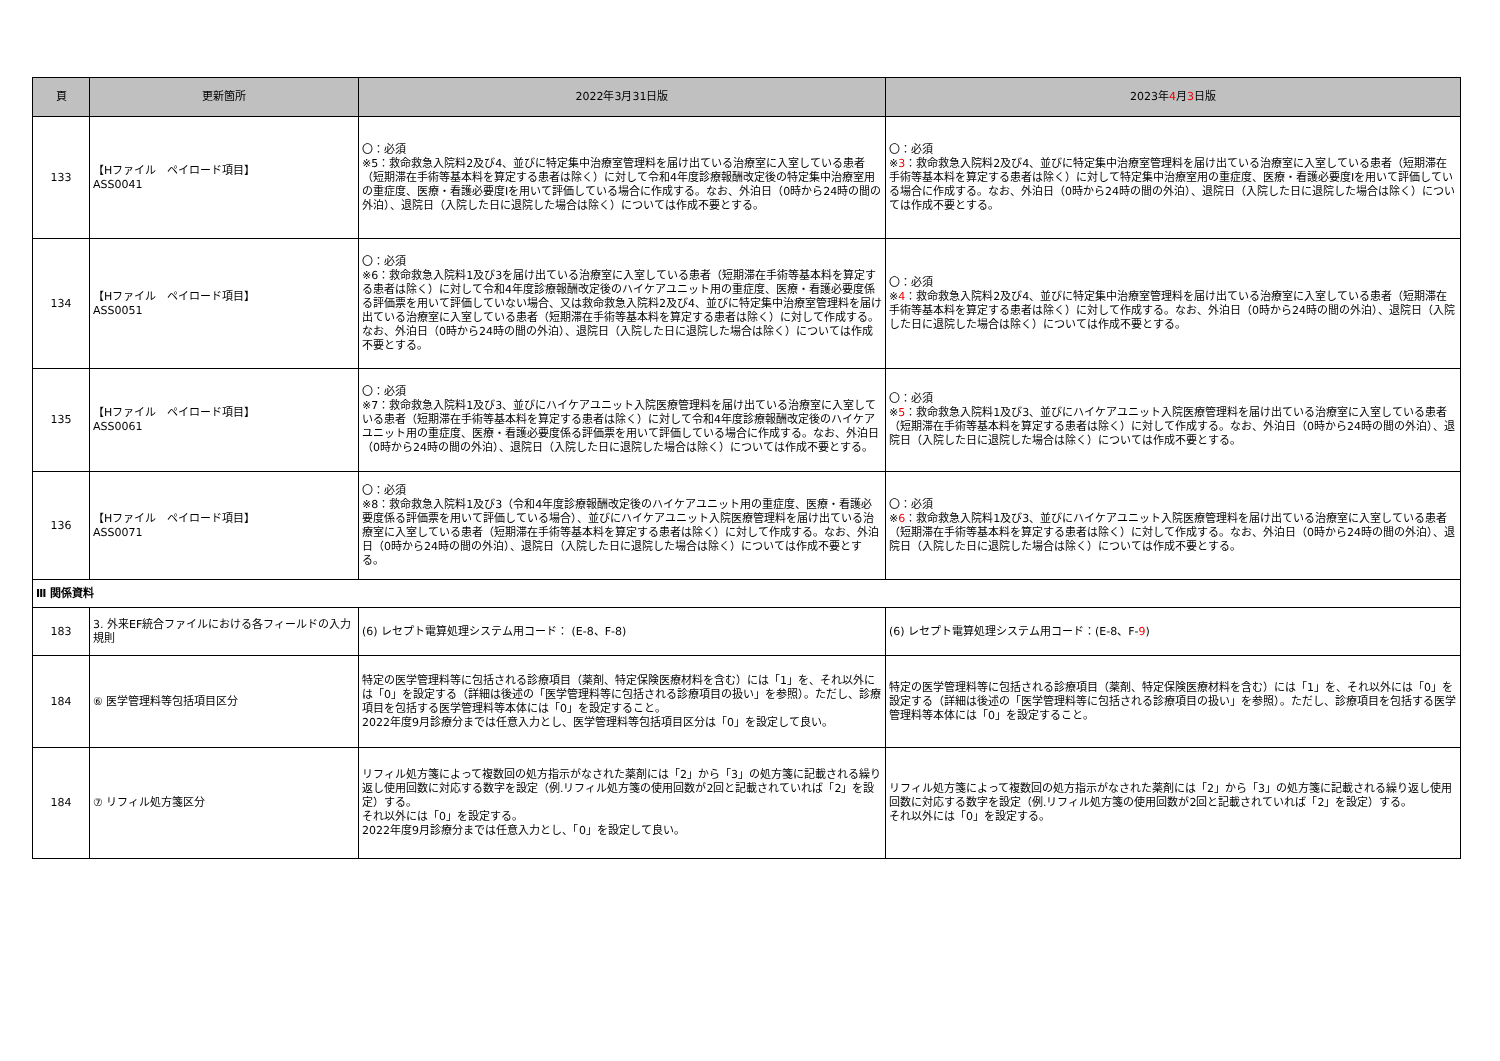| 頁 | 更新箇所 | 2022年3月31日版 | 2023年 4 月 3 日版 |
| --- | --- | --- | --- |
| 133 | 【Hファイル ペイロード項目】 ASS0041 | 〇：必須 ※5：救命救急入院料2及び4、並びに特定集中治療室管理料を届け出ている治療室に入室している患者（短期滞在手術等基本料を算定する患者は除く）に対して令和4年度診療報酬改定後の特定集中治療室用の重症度、医療・看護必要度Ⅰを用いて評価している場合に作成する。なお、外泊日（0時から24時の間の外泊）、退院日（入院した日に退院した場合は除く）については作成不要とする。 | 〇：必須 ※ 3 ：救命救急入院料2及び4、並びに特定集中治療室管理料を届け出ている治療室に入室している患者（短期滞在手術等基本料を算定する患者は除く）に対して特定集中治療室用の重症度、医療・看護必要度Ⅰを用いて評価している場合に作成する。なお、外泊日（0時から24時の間の外泊）、退院日（入院した日に退院した場合は除く）については作成不要とする。 |
| 134 | 【Hファイル ペイロード項目】 ASS0051 | 〇：必須 ※6：救命救急入院料1及び3を届け出ている治療室に入室している患者（短期滞在手術等基本料を算定する患者は除く）に対して令和4年度診療報酬改定後のハイケアユニット用の重症度、医療・看護必要度係る評価票を用いて評価していない場合、又は救命救急入院料2及び4、並びに特定集中治療室管理料を届け出ている治療室に入室している患者（短期滞在手術等基本料を算定する患者は除く）に対して作成する。なお、外泊日（0時から24時の間の外泊）、退院日（入院した日に退院した場合は除く）については作成不要とする。 | 〇：必須 ※ 4 ：救命救急入院料2及び4、並びに特定集中治療室管理料を届け出ている治療室に入室している患者（短期滞在手術等基本料を算定する患者は除く）に対して作成する。なお、外泊日（0時から24時の間の外泊）、退院日（入院した日に退院した場合は除く）については作成不要とする。 |
| 135 | 【Hファイル ペイロード項目】 ASS0061 | 〇：必須 ※7：救命救急入院料1及び3、並びにハイケアユニット入院医療管理料を届け出ている治療室に入室している患者（短期滞在手術等基本料を算定する患者は除く）に対して令和4年度診療報酬改定後のハイケアユニット用の重症度、医療・看護必要度係る評価票を用いて評価している場合に作成する。なお、外泊日（0時から24時の間の外泊）、退院日（入院した日に退院した場合は除く）については作成不要とする。 | 〇：必須 ※ 5 ：救命救急入院料1及び3、並びにハイケアユニット入院医療管理料を届け出ている治療室に入室している患者（短期滞在手術等基本料を算定する患者は除く）に対して作成する。なお、外泊日（0時から24時の間の外泊）、退院日（入院した日に退院した場合は除く）については作成不要とする。 |
| 136 | 【Hファイル ペイロード項目】 ASS0071 | 〇：必須 ※8：救命救急入院料1及び3（令和4年度診療報酬改定後のハイケアユニット用の重症度、医療・看護必要度係る評価票を用いて評価している場合）、並びにハイケアユニット入院医療管理料を届け出ている治療室に入室している患者（短期滞在手術等基本料を算定する患者は除く）に対して作成する。なお、外泊日（0時から24時の間の外泊）、退院日（入院した日に退院した場合は除く）については作成不要とする。 | 〇：必須 ※ 6 ：救命救急入院料1及び3、並びにハイケアユニット入院医療管理料を届け出ている治療室に入室している患者（短期滞在手術等基本料を算定する患者は除く）に対して作成する。なお、外泊日（0時から24時の間の外泊）、退院日（入院した日に退院した場合は除く）については作成不要とする。 |
| Ⅲ 関係資料 | | | |
| 183 | 3. 外来EF統合ファイルにおける各フィールドの入力規則 | (6) レセプト電算処理システム用コード： (E-8、F-8) | (6) レセプト電算処理システム用コード：(E-8、F- 9 ) |
| 184 | ⑥ 医学管理料等包括項目区分 | 特定の医学管理料等に包括される診療項目（薬剤、特定保険医療材料を含む）には「1」を、それ以外には「0」を設定する（詳細は後述の「医学管理料等に包括される診療項目の扱い」を参照）。ただし、診療項目を包括する医学管理料等本体には「0」を設定すること。 2022年度9月診療分までは任意入力とし、医学管理料等包括項目区分は「0」を設定して良い。 | 特定の医学管理料等に包括される診療項目（薬剤、特定保険医療材料を含む）には「1」を、それ以外には「0」を設定する（詳細は後述の「医学管理料等に包括される診療項目の扱い」を参照）。ただし、診療項目を包括する医学管理料等本体には「0」を設定すること。 |
| 184 | ⑦ リフィル処方箋区分 | リフィル処方箋によって複数回の処方指示がなされた薬剤には「2」から「3」の処方箋に記載される繰り返し使用回数に対応する数字を設定（例.リフィル処方箋の使用回数が2回と記載されていれば「2」を設定）する。 それ以外には「0」を設定する。 2022年度9月診療分までは任意入力とし、「0」を設定して良い。 | リフィル処方箋によって複数回の処方指示がなされた薬剤には「2」から「3」の処方箋に記載される繰り返し使用回数に対応する数字を設定（例.リフィル処方箋の使用回数が2回と記載されていれば「2」を設定）する。 それ以外には「0」を設定する。 |